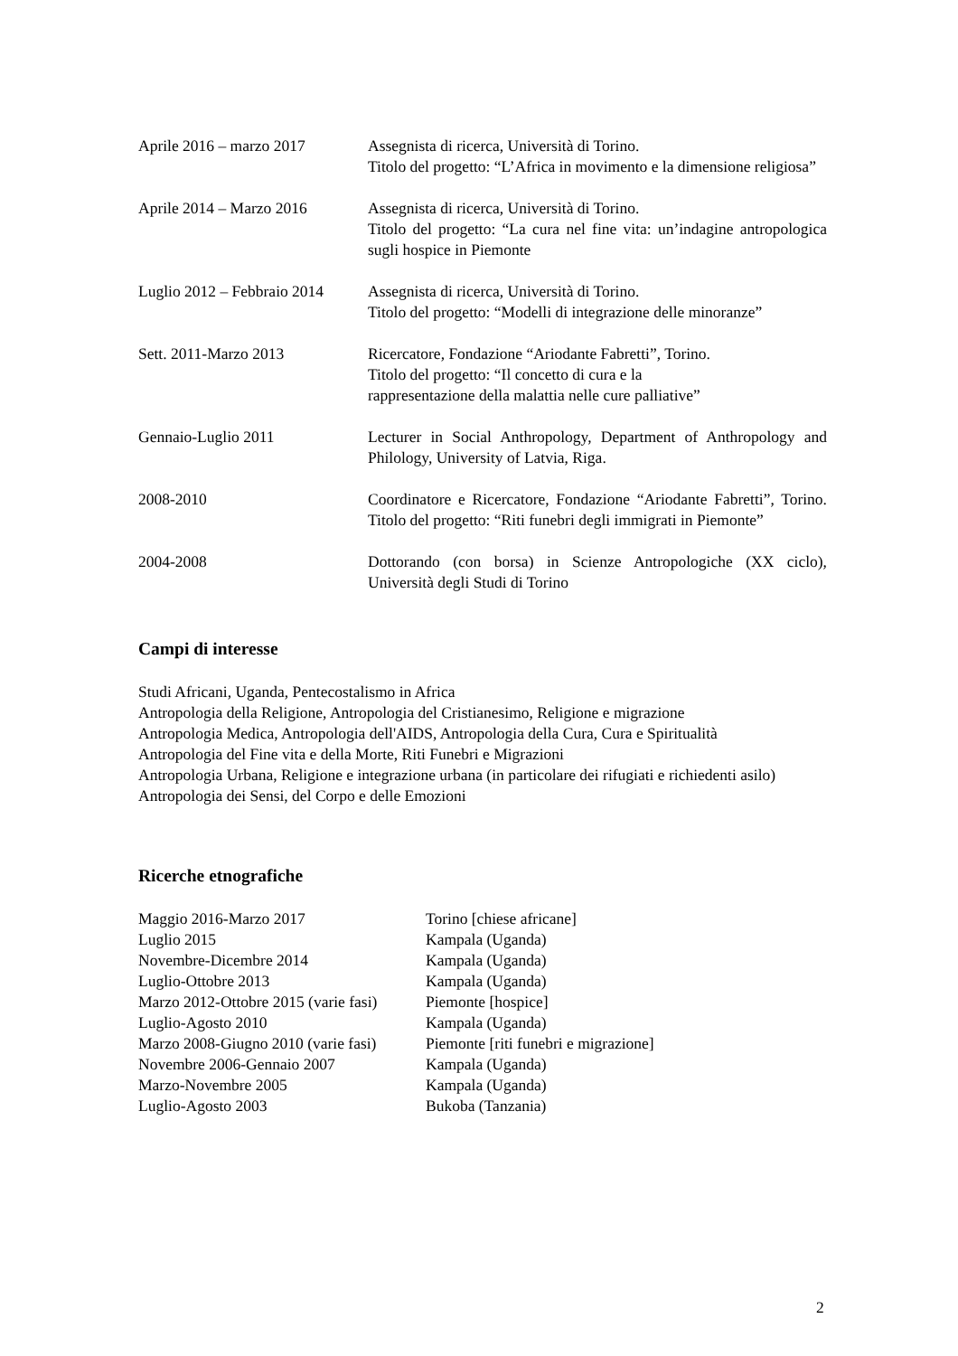Aprile 2016 – marzo 2017 Assegnista di ricerca, Università di Torino.
Titolo del progetto: “L’Africa in movimento e la dimensione religiosa”
Aprile 2014 – Marzo 2016 Assegnista di ricerca, Università di Torino.
Titolo del progetto: “La cura nel fine vita: un’indagine antropologica sugli hospice in Piemonte
Luglio 2012 – Febbraio 2014
Assegnista di ricerca, Università di Torino.
Titolo del progetto: “Modelli di integrazione delle minoranze”
Sett. 2011-Marzo 2013 Ricercatore, Fondazione “Ariodante Fabretti”, Torino.
Titolo del progetto: “Il concetto di cura e la
rappresentazione della malattia nelle cure palliative”
Gennaio-Luglio 2011 Lecturer in Social Anthropology, Department of Anthropology and Philology, University of Latvia, Riga.
2008-2010 Coordinatore e Ricercatore, Fondazione “Ariodante Fabretti”, Torino. Titolo del progetto: “Riti funebri degli immigrati in Piemonte”
2004-2008 Dottorando (con borsa) in Scienze Antropologiche (XX ciclo), Università degli Studi di Torino
Campi di interesse
Studi Africani, Uganda, Pentecostalismo in Africa
Antropologia della Religione, Antropologia del Cristianesimo, Religione e migrazione
Antropologia Medica, Antropologia dell'AIDS, Antropologia della Cura, Cura e Spiritualità
Antropologia del Fine vita e della Morte, Riti Funebri e Migrazioni
Antropologia Urbana, Religione e integrazione urbana (in particolare dei rifugiati e richiedenti asilo)
Antropologia dei Sensi, del Corpo e delle Emozioni
Ricerche etnografiche
Maggio 2016-Marzo 2017 Torino [chiese africane]
Luglio 2015 Kampala (Uganda)
Novembre-Dicembre 2014 Kampala (Uganda)
Luglio-Ottobre 2013 Kampala (Uganda)
Marzo 2012-Ottobre 2015 (varie fasi)
Piemonte [hospice]
Luglio-Agosto 2010 Kampala (Uganda)
Marzo 2008-Giugno 2010 (varie fasi)
Piemonte [riti funebri e migrazione]
Novembre 2006-Gennaio 2007 Kampala (Uganda)
Marzo-Novembre 2005 Kampala (Uganda)
Luglio-Agosto 2003 Bukoba (Tanzania)
2